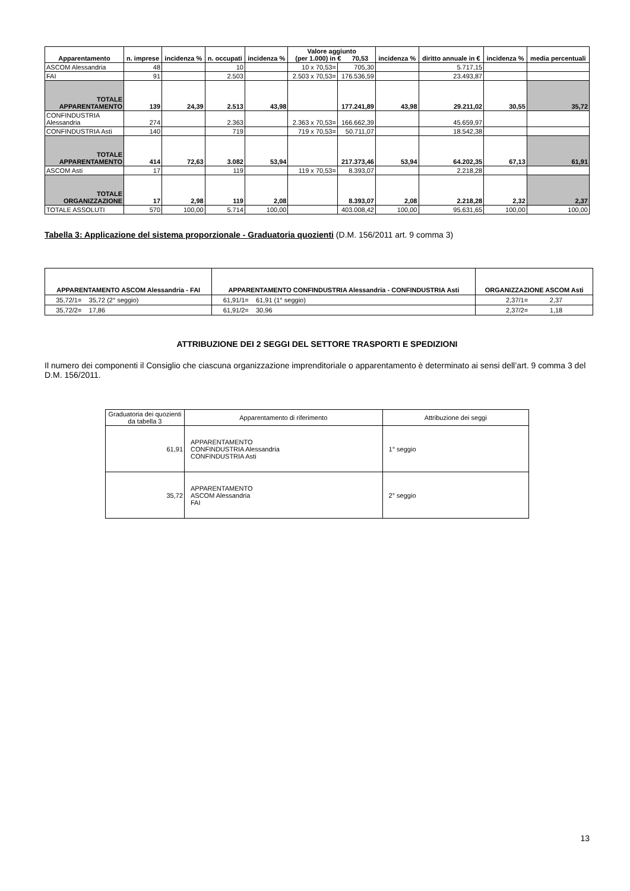| Apparentamento | n. imprese | incidenza % | n. occupati | incidenza % | Valore aggiunto (per 1.000) in € 70,53 | | incidenza % | diritto annuale in € | incidenza % | media percentuali |
| --- | --- | --- | --- | --- | --- | --- | --- | --- | --- | --- |
| ASCOM Alessandria | 48 | | 10 | | 10 x 70,53= | 705,30 | | 5.717,15 | | |
| FAI | 91 | | 2.503 | | 2.503 x 70,53= | 176.536,59 | | 23.493,87 | | |
| TOTALE APPARENTAMENTO | 139 | 24,39 | 2.513 | 43,98 | | 177.241,89 | 43,98 | 29.211,02 | 30,55 | 35,72 |
| CONFINDUSTRIA Alessandria | 274 | | 2.363 | | 2.363 x 70,53= | 166.662,39 | | 45.659,97 | | |
| CONFINDUSTRIA Asti | 140 | | 719 | | 719 x 70,53= | 50.711,07 | | 18.542,38 | | |
| TOTALE APPARENTAMENTO | 414 | 72,63 | 3.082 | 53,94 | | 217.373,46 | 53,94 | 64.202,35 | 67,13 | 61,91 |
| ASCOM Asti | 17 | | 119 | | 119 x 70,53= | 8.393,07 | | 2.218,28 | | |
| TOTALE ORGANIZZAZIONE | 17 | 2,98 | 119 | 2,08 | | 8.393,07 | 2,08 | 2.218,28 | 2,32 | 2,37 |
| TOTALE ASSOLUTI | 570 | 100,00 | 5.714 | 100,00 | | 403.008,42 | 100,00 | 95.631,65 | 100,00 | 100,00 |
Tabella 3: Applicazione del sistema proporzionale - Graduatoria quozienti (D.M. 156/2011 art. 9 comma 3)
| APPARENTAMENTO ASCOM Alessandria - FAI | APPARENTAMENTO CONFINDUSTRIA Alessandria - CONFINDUSTRIA Asti | ORGANIZZAZIONE ASCOM Asti |
| --- | --- | --- |
| 35,72/1= 35,72 (2° seggio) | 61,91/1= 61,91 (1° seggio) | 2,37/1= 2,37 |
| 35,72/2= 17,86 | 61,91/2= 30,96 | 2,37/2= 1,18 |
ATTRIBUZIONE DEI 2 SEGGI DEL SETTORE TRASPORTI E SPEDIZIONI
Il numero dei componenti il Consiglio che ciascuna organizzazione imprenditoriale o apparentamento è determinato ai sensi dell’art. 9 comma 3 del D.M. 156/2011.
| Graduatoria dei quozienti da tabella 3 | Apparentamento di riferimento | Attribuzione dei seggi |
| 61,91 | APPARENTAMENTO CONFINDUSTRIA Alessandria CONFINDUSTRIA Asti | 1° seggio |
| 35,72 | APPARENTAMENTO ASCOM Alessandria FAI | 2° seggio |
13